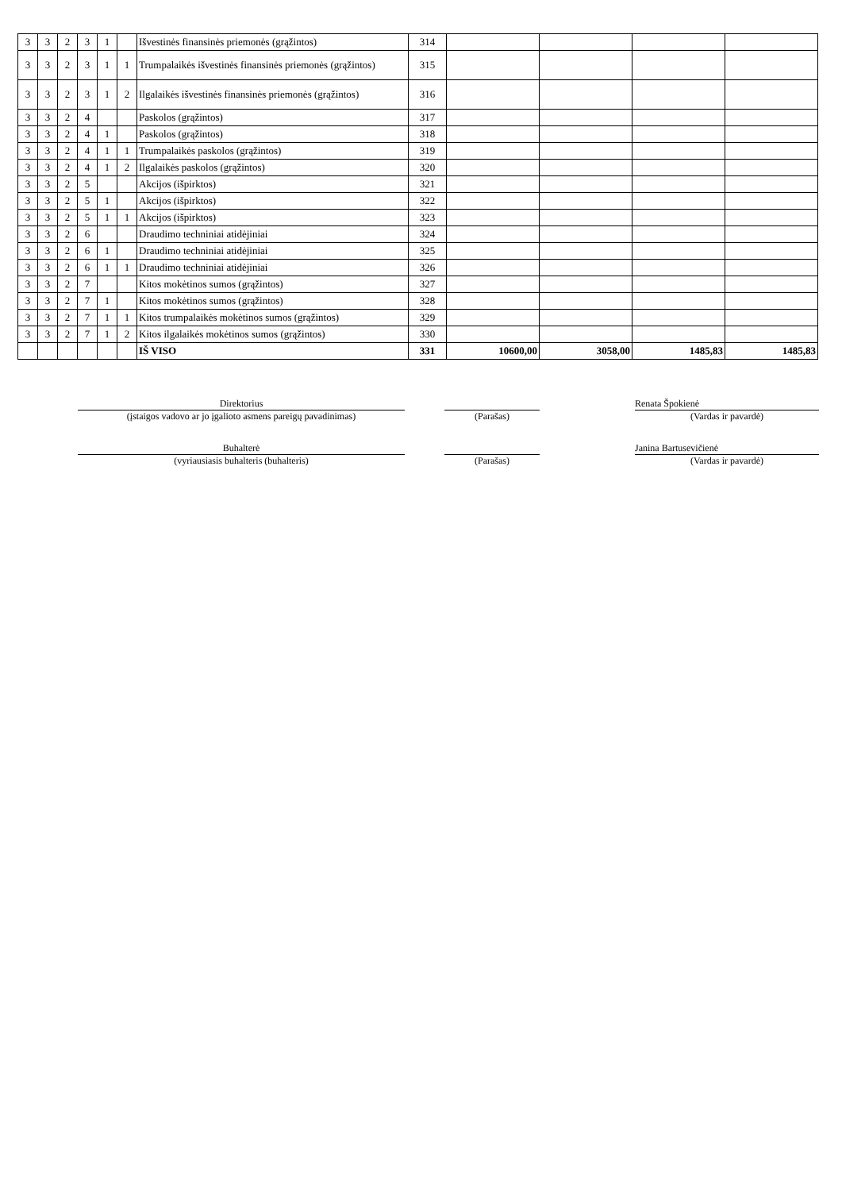| 3 | 3 | 2 | 3 | 1 | | Išvestinės finansinės priemonės (grąžintos) | 314 | | | | |
| 3 | 3 | 2 | 3 | 1 | 1 | Trumpalaikės išvestinės finansinės priemonės (grąžintos) | 315 | | | | |
| 3 | 3 | 2 | 3 | 1 | 2 | Ilgalaikės išvestinės finansinės priemonės (grąžintos) | 316 | | | | |
| 3 | 3 | 2 | 4 | | | Paskolos (grąžintos) | 317 | | | | |
| 3 | 3 | 2 | 4 | 1 | | Paskolos (grąžintos) | 318 | | | | |
| 3 | 3 | 2 | 4 | 1 | 1 | Trumpalaikės paskolos (grąžintos) | 319 | | | | |
| 3 | 3 | 2 | 4 | 1 | 2 | Ilgalaikės paskolos (grąžintos) | 320 | | | | |
| 3 | 3 | 2 | 5 | | | Akcijos (išpirktos) | 321 | | | | |
| 3 | 3 | 2 | 5 | 1 | | Akcijos (išpirktos) | 322 | | | | |
| 3 | 3 | 2 | 5 | 1 | 1 | Akcijos (išpirktos) | 323 | | | | |
| 3 | 3 | 2 | 6 | | | Draudimo techniniai atidėjiniai | 324 | | | | |
| 3 | 3 | 2 | 6 | 1 | | Draudimo techniniai atidėjiniai | 325 | | | | |
| 3 | 3 | 2 | 6 | 1 | 1 | Draudimo techniniai atidėjiniai | 326 | | | | |
| 3 | 3 | 2 | 7 | | | Kitos mokėtinos sumos (grąžintos) | 327 | | | | |
| 3 | 3 | 2 | 7 | 1 | | Kitos mokėtinos sumos (grąžintos) | 328 | | | | |
| 3 | 3 | 2 | 7 | 1 | 1 | Kitos trumpalaikės mokėtinos sumos (grąžintos) | 329 | | | | |
| 3 | 3 | 2 | 7 | 1 | 2 | Kitos ilgalaikės mokėtinos sumos (grąžintos) | 330 | | | | |
| | | | | | | IŠ VISO | 331 | 10600,00 | 3058,00 | 1485,83 | 1485,83 |
Direktorius
(įstaigos vadovo ar jo įgalioto asmens pareigų pavadinimas)
(Parašas) Renata Špokienė
(Vardas ir pavardė)
Buhalterė
(vyriausiasis buhalteris (buhalteris)
(Parašas) Janina Bartusevičienė
(Vardas ir pavardė)